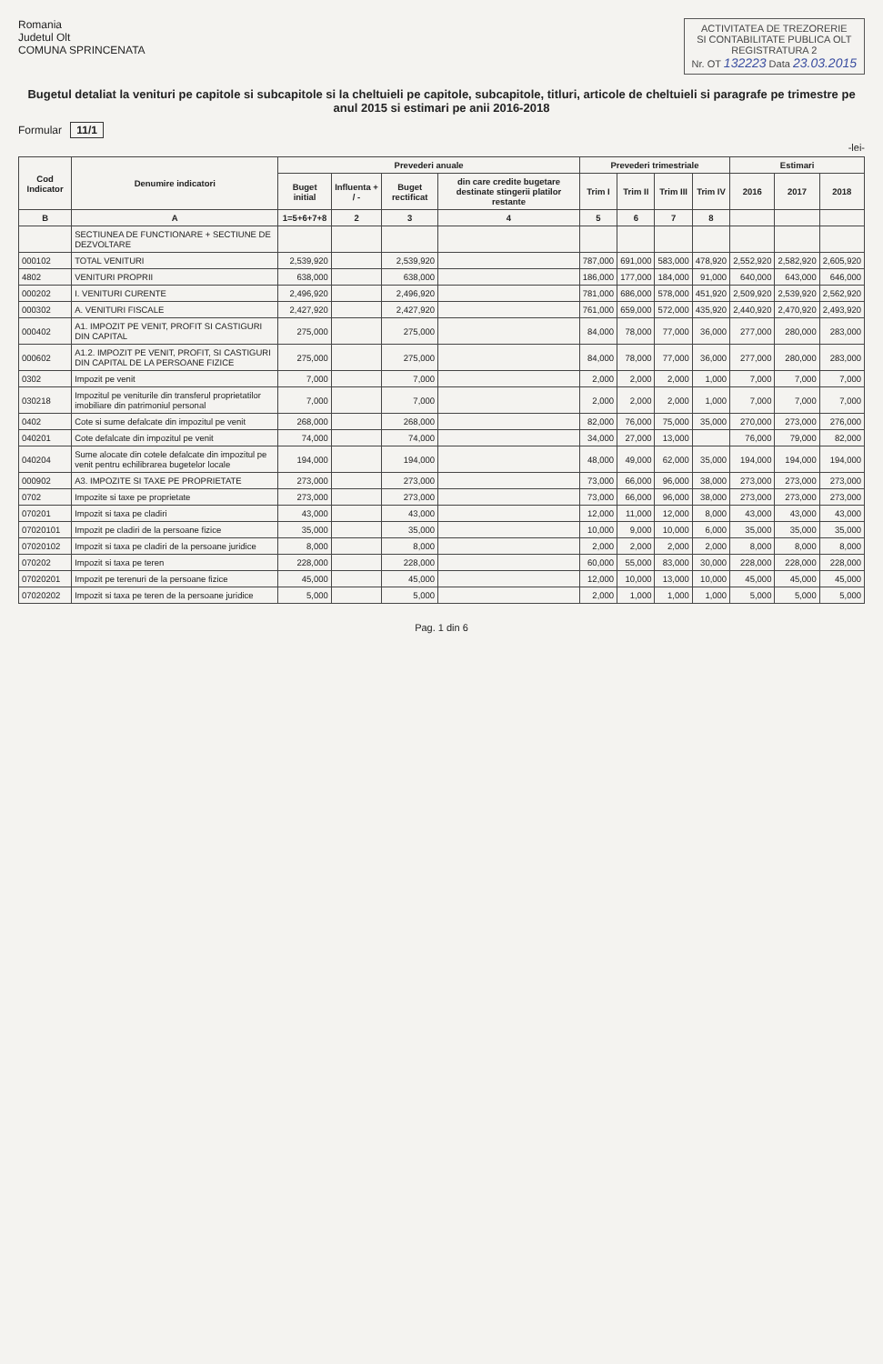Romania
Judetul Olt
COMUNA SPRINCENATA
ACTIVITATEA DE TREZORERIE
SI CONTABILITATE PUBLICA OLT
REGISTRATURA 2
Nr. OT 132223 Data 23.03.2015
Bugetul detaliat la venituri pe capitole si subcapitole si la cheltuieli pe capitole, subcapitole, titluri, articole de cheltuieli si paragrafe pe trimestre pe anul 2015 si estimari pe anii 2016-2018
Formular 11/1
-lei-
| Cod Indicator | Denumire indicatori | Prevederi anuale | | | | Prevederi trimestriale | | | | Estimari | | |
| --- | --- | --- | --- | --- | --- | --- | --- | --- | --- | --- | --- | --- |
| | | Buget initial | Influenta + / - | Buget rectificat | din care credite bugetare destinate stingerii platilor restante | Trim I | Trim II | Trim III | Trim IV | 2016 | 2017 | 2018 |
| B | A | 1=5+6+7+8 | 2 | 3 | 4 | 5 | 6 | 7 | 8 | | | |
| | SECTIUNEA DE FUNCTIONARE + SECTIUNE DE DEZVOLTARE | | | | | | | | | | | |
| 000102 | TOTAL VENITURI | 2,539,920 | | 2,539,920 | | 787,000 | 691,000 | 583,000 | 478,920 | 2,552,920 | 2,582,920 | 2,605,920 |
| 4802 | VENITURI PROPRII | 638,000 | | 638,000 | | 186,000 | 177,000 | 184,000 | 91,000 | 640,000 | 643,000 | 646,000 |
| 000202 | I. VENITURI CURENTE | 2,496,920 | | 2,496,920 | | 781,000 | 686,000 | 578,000 | 451,920 | 2,509,920 | 2,539,920 | 2,562,920 |
| 000302 | A. VENITURI FISCALE | 2,427,920 | | 2,427,920 | | 761,000 | 659,000 | 572,000 | 435,920 | 2,440,920 | 2,470,920 | 2,493,920 |
| 000402 | A1. IMPOZIT PE VENIT, PROFIT SI CASTIGURI DIN CAPITAL | 275,000 | | 275,000 | | 84,000 | 78,000 | 77,000 | 36,000 | 277,000 | 280,000 | 283,000 |
| 000602 | A1.2. IMPOZIT PE VENIT, PROFIT, SI CASTIGURI DIN CAPITAL DE LA PERSOANE FIZICE | 275,000 | | 275,000 | | 84,000 | 78,000 | 77,000 | 36,000 | 277,000 | 280,000 | 283,000 |
| 0302 | Impozit pe venit | 7,000 | | 7,000 | | 2,000 | 2,000 | 2,000 | 1,000 | 7,000 | 7,000 | 7,000 |
| 030218 | Impozitul pe veniturile din transferul proprietatilor imobiliare din patrimoniul personal | 7,000 | | 7,000 | | 2,000 | 2,000 | 2,000 | 1,000 | 7,000 | 7,000 | 7,000 |
| 0402 | Cote si sume defalcate din impozitul pe venit | 268,000 | | 268,000 | | 82,000 | 76,000 | 75,000 | 35,000 | 270,000 | 273,000 | 276,000 |
| 040201 | Cote defalcate din impozitul pe venit | 74,000 | | 74,000 | | 34,000 | 27,000 | 13,000 | | 76,000 | 79,000 | 82,000 |
| 040204 | Sume alocate din cotele defalcate din impozitul pe venit pentru echilibrarea bugetelor locale | 194,000 | | 194,000 | | 48,000 | 49,000 | 62,000 | 35,000 | 194,000 | 194,000 | 194,000 |
| 000902 | A3. IMPOZITE SI TAXE PE PROPRIETATE | 273,000 | | 273,000 | | 73,000 | 66,000 | 96,000 | 38,000 | 273,000 | 273,000 | 273,000 |
| 0702 | Impozite si taxe pe proprietate | 273,000 | | 273,000 | | 73,000 | 66,000 | 96,000 | 38,000 | 273,000 | 273,000 | 273,000 |
| 070201 | Impozit si taxa pe cladiri | 43,000 | | 43,000 | | 12,000 | 11,000 | 12,000 | 8,000 | 43,000 | 43,000 | 43,000 |
| 07020101 | Impozit pe cladiri de la persoane fizice | 35,000 | | 35,000 | | 10,000 | 9,000 | 10,000 | 6,000 | 35,000 | 35,000 | 35,000 |
| 07020102 | Impozit si taxa pe cladiri de la persoane juridice | 8,000 | | 8,000 | | 2,000 | 2,000 | 2,000 | 2,000 | 8,000 | 8,000 | 8,000 |
| 070202 | Impozit si taxa pe teren | 228,000 | | 228,000 | | 60,000 | 55,000 | 83,000 | 30,000 | 228,000 | 228,000 | 228,000 |
| 07020201 | Impozit pe terenuri de la persoane fizice | 45,000 | | 45,000 | | 12,000 | 10,000 | 13,000 | 10,000 | 45,000 | 45,000 | 45,000 |
| 07020202 | Impozit si taxa pe teren de la persoane juridice | 5,000 | | 5,000 | | 2,000 | 1,000 | 1,000 | 1,000 | 5,000 | 5,000 | 5,000 |
Pag. 1 din 6